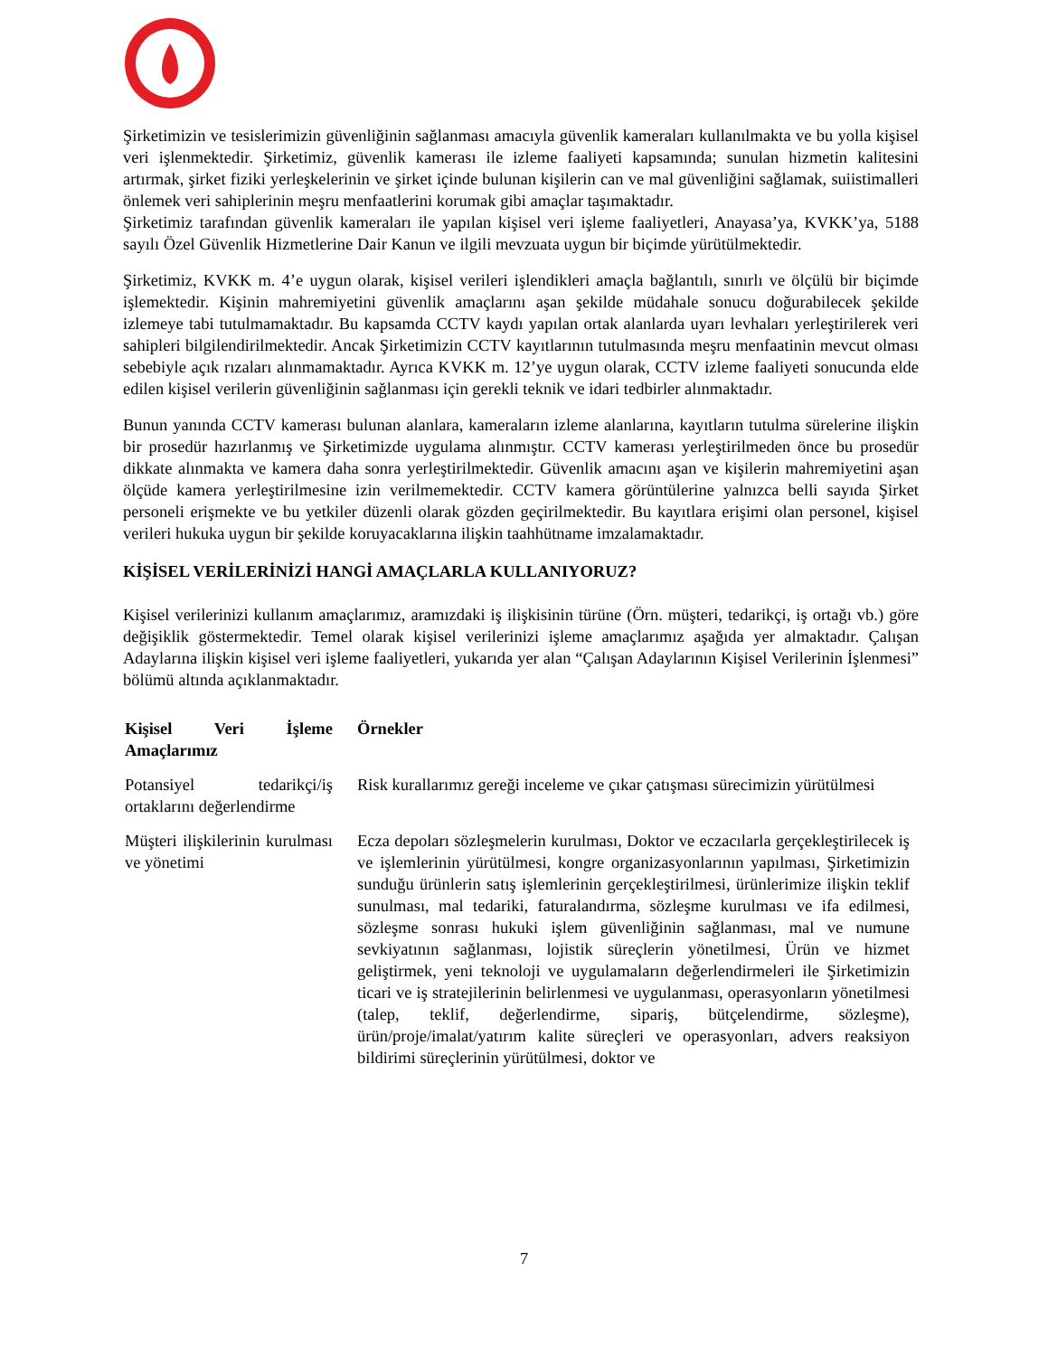Şirketimizin ve tesislerimizin güvenliğinin sağlanması amacıyla güvenlik kameraları kullanılmakta ve bu yolla kişisel veri işlenmektedir. Şirketimiz, güvenlik kamerası ile izleme faaliyeti kapsamında; sunulan hizmetin kalitesini artırmak, şirket fiziki yerleşkelerinin ve şirket içinde bulunan kişilerin can ve mal güvenliğini sağlamak, suiistimalleri önlemek veri sahiplerinin meşru menfaatlerini korumak gibi amaçlar taşımaktadır.
Şirketimiz tarafından güvenlik kameraları ile yapılan kişisel veri işleme faaliyetleri, Anayasa’ya, KVKK’ya, 5188 sayılı Özel Güvenlik Hizmetlerine Dair Kanun ve ilgili mevzuata uygun bir biçimde yürütülmektedir.
Şirketimiz, KVKK m. 4’e uygun olarak, kişisel verileri işlendikleri amaçla bağlantılı, sınırlı ve ölçülü bir biçimde işlemektedir. Kişinin mahremiyetini güvenlik amaçlarını aşan şekilde müdahale sonucu doğurabilecek şekilde izlemeye tabi tutulmamaktadır. Bu kapsamda CCTV kaydı yapılan ortak alanlarda uyarı levhaları yerleştirilerek veri sahipleri bilgilendirilmektedir. Ancak Şirketimizin CCTV kayıtlarının tutulmasında meşru menfaatinin mevcut olması sebebiyle açık rızaları alınmamaktadır. Ayrıca KVKK m. 12’ye uygun olarak, CCTV izleme faaliyeti sonucunda elde edilen kişisel verilerin güvenliğinin sağlanması için gerekli teknik ve idari tedbirler alınmaktadır.
Bunun yanında CCTV kamerası bulunan alanlara, kameraların izleme alanlarına, kayıtların tutulma sürelerine ilişkin bir prosedür hazırlanmış ve Şirketimizde uygulama alınmıştır. CCTV kamerası yerleştirilmeden önce bu prosedür dikkate alınmakta ve kamera daha sonra yerleştirilmektedir. Güvenlik amacını aşan ve kişilerin mahremiyetini aşan ölçüde kamera yerleştirilmesine izin verilmemektedir. CCTV kamera görüntülerine yalnızca belli sayıda Şirket personeli erişmekte ve bu yetkiler düzenli olarak gözden geçirilmektedir. Bu kayıtlara erişimi olan personel, kişisel verileri hukuka uygun bir şekilde koruyacaklarına ilişkin taahhütname imzalamaktadır.
KİŞİSEL VERİLERİNİZİ HANGİ AMAÇLARLA KULLANIYORUZ?
Kişisel verilerinizi kullanım amaçlarımız, aramızdaki iş ilişkisinin türüne (Örn. müşteri, tedarikçi, iş ortağı vb.) göre değişiklik göstermektedir. Temel olarak kişisel verilerinizi işleme amaçlarımız aşağıda yer almaktadır. Çalışan Adaylarına ilişkin kişisel veri işleme faaliyetleri, yukarıda yer alan “Çalışan Adaylarının Kişisel Verilerinin İşlenmesi” bölümü altında açıklanmaktadır.
| Kişisel Veri İşleme Amaçlarımız | Örnekler |
| --- | --- |
| Potansiyel tedarikçi/iş ortaklarını değerlendirme | Risk kurallarımız gereği inceleme ve çıkar çatışması sürecimizin yürütülmesi |
| Müşteri ilişkilerinin kurulması ve yönetimi | Ecza depoları sözleşmelerin kurulması, Doktor ve eczacılarla gerçekleştirilecek iş ve işlemlerinin yürütülmesi, kongre organizasyonlarının yapılması, Şirketimizin sunduğu ürünlerin satış işlemlerinin gerçekleştirilmesi, ürünlerimize ilişkin teklif sunulması, mal tedariki, faturalandırma, sözleşme kurulması ve ifa edilmesi, sözleşme sonrası hukuki işlem güvenliğinin sağlanması, mal ve numune sevkiyatının sağlanması, lojistik süreçlerin yönetilmesi, Ürün ve hizmet geliştirmek, yeni teknoloji ve uygulamaların değerlendirmeleri ile Şirketimizin ticari ve iş stratejilerinin belirlenmesi ve uygulanması, operasyonların yönetilmesi (talep, teklif, değerlendirme, sipariş, bütçelendirme, sözleşme), ürün/proje/imalat/yatırım kalite süreçleri ve operasyonları, advers reaksiyon bildirimi süreçlerinin yürütülmesi, doktor ve |
7